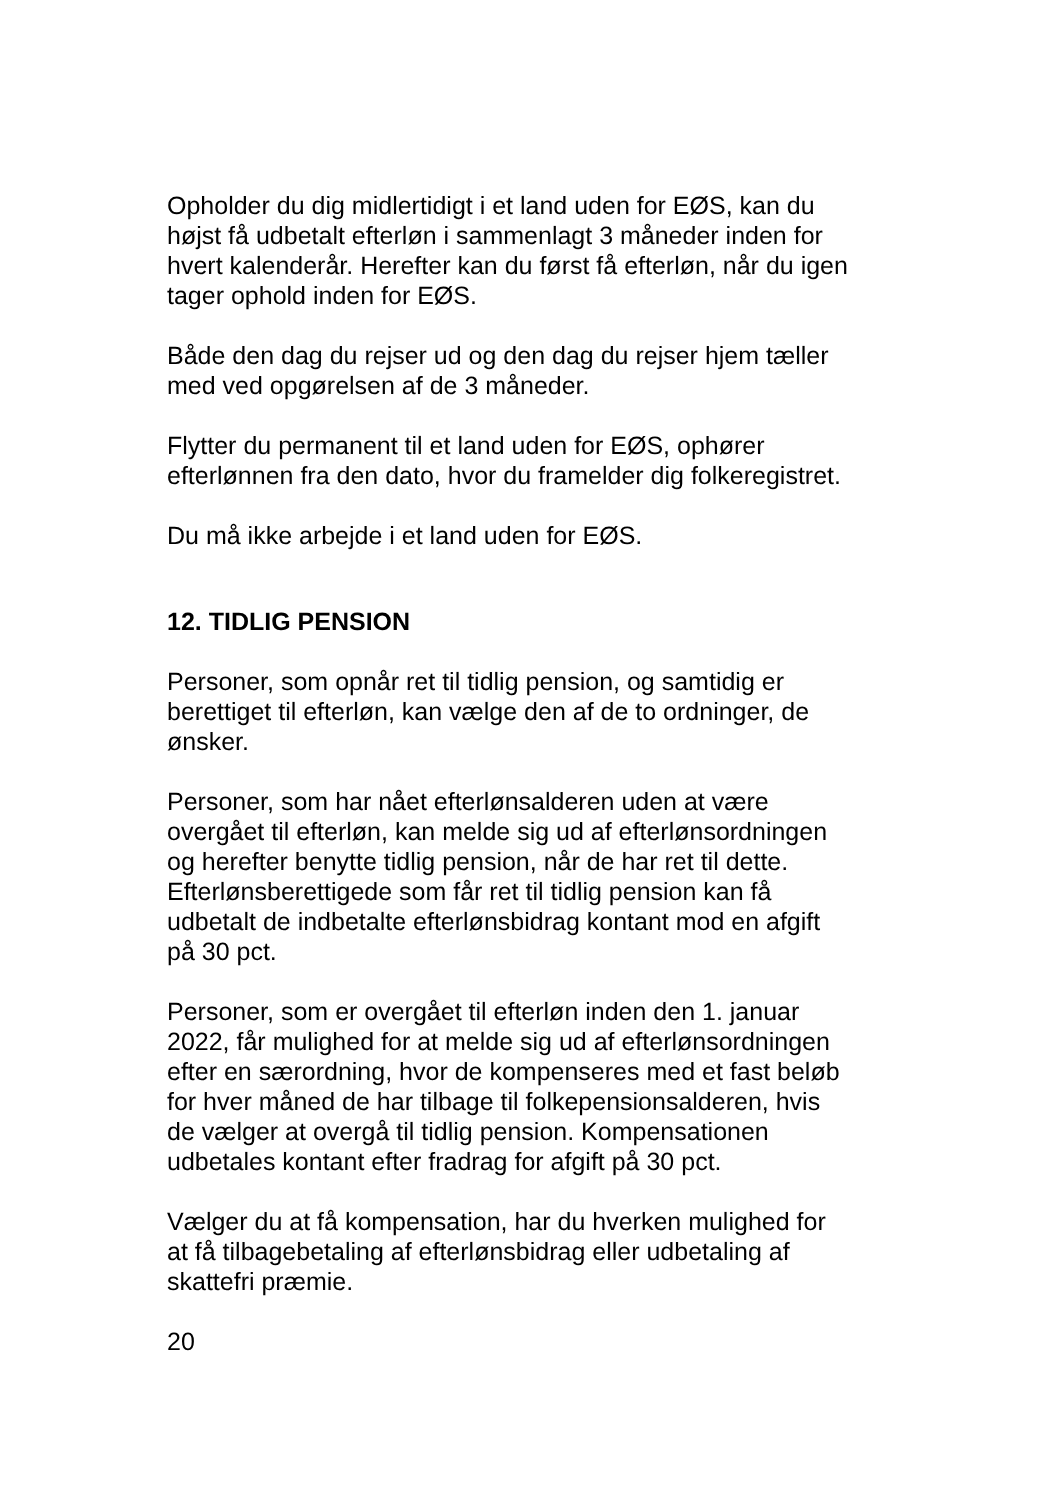Opholder du dig midlertidigt i et land uden for EØS, kan du
højst få udbetalt efterløn i sammenlagt 3 måneder inden for
hvert kalenderår. Herefter kan du først få efterløn, når du igen
tager ophold inden for EØS.
Både den dag du rejser ud og den dag du rejser hjem tæller
med ved opgørelsen af de 3 måneder.
Flytter du permanent til et land uden for EØS, ophører
efterlønnen fra den dato, hvor du framelder dig folkeregistret.
Du må ikke arbejde i et land uden for EØS.
12. TIDLIG PENSION
Personer, som opnår ret til tidlig pension, og samtidig er
berettiget til efterløn, kan vælge den af de to ordninger, de
ønsker.
Personer, som har nået efterlønsalderen uden at være
overgået til efterløn, kan melde sig ud af efterlønsordningen
og herefter benytte tidlig pension, når de har ret til dette.
Efterlønsberettigede som får ret til tidlig pension kan få
udbetalt de indbetalte efterlønsbidrag kontant mod en afgift
på 30 pct.
Personer, som er overgået til efterløn inden den 1. januar
2022, får mulighed for at melde sig ud af efterlønsordningen
efter en særordning, hvor de kompenseres med et fast beløb
for hver måned de har tilbage til folkepensionsalderen, hvis
de vælger at overgå til tidlig pension. Kompensationen
udbetales kontant efter fradrag for afgift på 30 pct.
Vælger du at få kompensation, har du hverken mulighed for
at få tilbagebetaling af efterlønsbidrag eller udbetaling af
skattefri præmie.
20